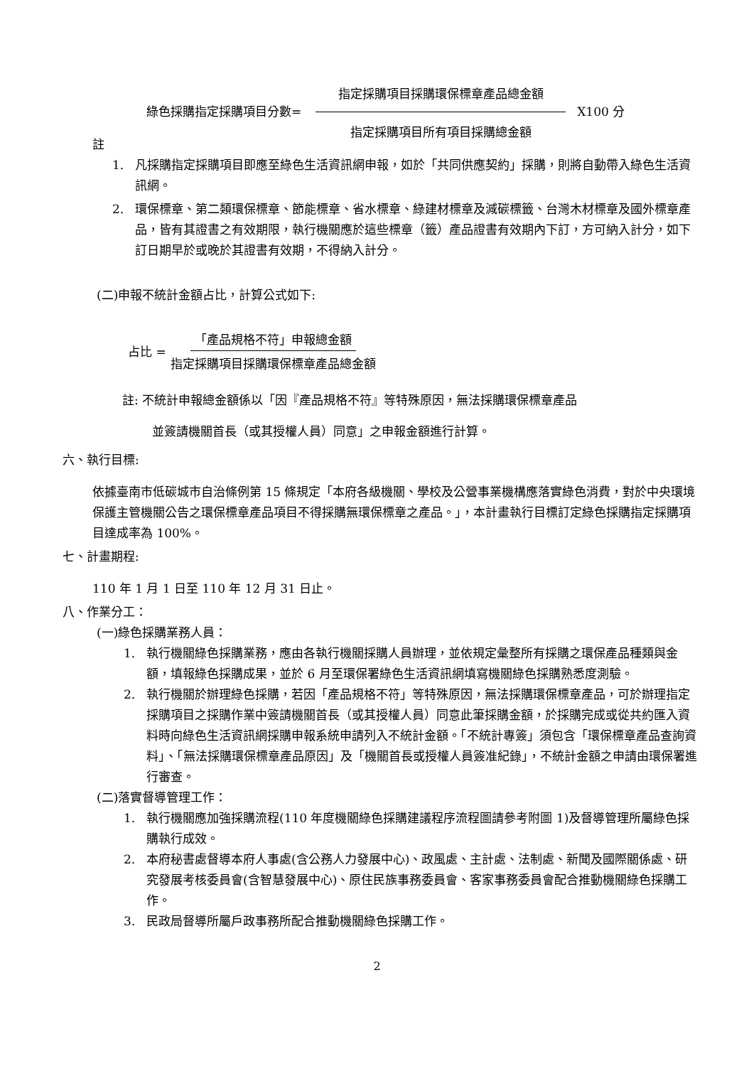綠色採購指定採購項目分數= 指定採購項目採購環保標章產品總金額 指定採購項目所有項目採購總金額 X100 分
註
1. 凡採購指定採購項目即應至綠色生活資訊網申報，如於「共同供應契約」採購，則將自動帶入綠色生活資訊網。
2. 環保標章、第二類環保標章、節能標章、省水標章、綠建材標章及減碳標籤、台灣木材標章及國外標章產品，皆有其證書之有效期限，執行機關應於這些標章（籤）產品證書有效期內下訂，方可納入計分，如下訂日期早於或晚於其證書有效期，不得納入計分。
(二)申報不統計金額占比，計算公式如下:
占比 = 「產品規格不符」申報總金額 指定採購項目採購環保標章產品總金額
註: 不統計申報總金額係以「因『產品規格不符』等特殊原因，無法採購環保標章產品
並簽請機關首長（或其授權人員）同意」之申報金額進行計算。
六、執行目標:
依據臺南市低碳城市自治條例第 15 條規定「本府各級機關、學校及公營事業機構應落實綠色消費，對於中央環境保護主管機關公告之環保標章產品項目不得採購無環保標章之產品。」，本計畫執行目標訂定綠色採購指定採購項目達成率為 100%。
七、計畫期程:
110 年 1 月 1 日至 110 年 12 月 31 日止。
八、作業分工：
(一)綠色採購業務人員：
1. 執行機關綠色採購業務，應由各執行機關採購人員辦理，並依規定彙整所有採購之環保產品種類與金額，填報綠色採購成果，並於 6 月至環保署綠色生活資訊網填寫機關綠色採購熟悉度測驗。
2. 執行機關於辦理綠色採購，若因「產品規格不符」等特殊原因，無法採購環保標章產品，可於辦理指定採購項目之採購作業中簽請機關首長（或其授權人員）同意此筆採購金額，於採購完成或從共約匯入資料時向綠色生活資訊網採購申報系統申請列入不統計金額。「不統計專簽」須包含「環保標章產品查詢資料」、「無法採購環保標章產品原因」及「機關首長或授權人員簽准紀錄」，不統計金額之申請由環保署進行審查。
(二)落實督導管理工作：
1. 執行機關應加強採購流程(110 年度機關綠色採購建議程序流程圖請參考附圖 1)及督導管理所屬綠色採購執行成效。
2. 本府秘書處督導本府人事處(含公務人力發展中心)、政風處、主計處、法制處、新聞及國際關係處、研究發展考核委員會(含智慧發展中心)、原住民族事務委員會、客家事務委員會配合推動機關綠色採購工作。
3. 民政局督導所屬戶政事務所配合推動機關綠色採購工作。
2